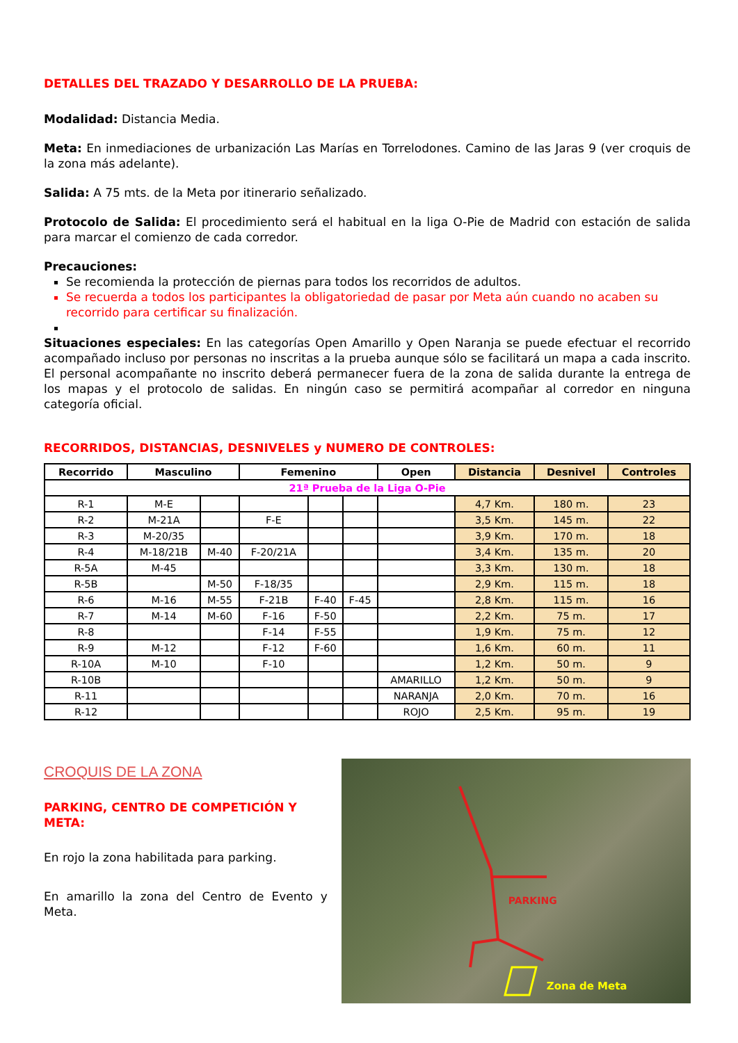DETALLES DEL TRAZADO Y DESARROLLO DE LA PRUEBA:
Modalidad: Distancia Media.
Meta: En inmediaciones de urbanización Las Marías en Torrelodones. Camino de las Jaras 9 (ver croquis de la zona más adelante).
Salida: A 75 mts. de la Meta por itinerario señalizado.
Protocolo de Salida: El procedimiento será el habitual en la liga O-Pie de Madrid con estación de salida para marcar el comienzo de cada corredor.
Precauciones:
Se recomienda la protección de piernas para todos los recorridos de adultos.
Se recuerda a todos los participantes la obligatoriedad de pasar por Meta aún cuando no acaben su recorrido para certificar su finalización.
Situaciones especiales: En las categorías Open Amarillo y Open Naranja se puede efectuar el recorrido acompañado incluso por personas no inscritas a la prueba aunque sólo se facilitará un mapa a cada inscrito. El personal acompañante no inscrito deberá permanecer fuera de la zona de salida durante la entrega de los mapas y el protocolo de salidas. En ningún caso se permitirá acompañar al corredor en ninguna categoría oficial.
RECORRIDOS, DISTANCIAS, DESNIVELES y NUMERO DE CONTROLES:
| Recorrido | Masculino | | Femenino | | | Open | Distancia | Desnivel | Controles |
| --- | --- | --- | --- | --- | --- | --- | --- | --- | --- |
| 21ª Prueba de la Liga O-Pie | | | | | | | | | |
| R-1 | M-E | | | | | | 4,7 Km. | 180 m. | 23 |
| R-2 | M-21A | | F-E | | | | 3,5 Km. | 145 m. | 22 |
| R-3 | M-20/35 | | | | | | 3,9 Km. | 170 m. | 18 |
| R-4 | M-18/21B | M-40 | F-20/21A | | | | 3,4 Km. | 135 m. | 20 |
| R-5A | M-45 | | | | | | 3,3 Km. | 130 m. | 18 |
| R-5B | | M-50 | F-18/35 | | | | 2,9 Km. | 115 m. | 18 |
| R-6 | M-16 | M-55 | F-21B | F-40 | F-45 | | 2,8 Km. | 115 m. | 16 |
| R-7 | M-14 | M-60 | F-16 | F-50 | | | 2,2 Km. | 75 m. | 17 |
| R-8 | | | F-14 | F-55 | | | 1,9 Km. | 75 m. | 12 |
| R-9 | M-12 | | F-12 | F-60 | | | 1,6 Km. | 60 m. | 11 |
| R-10A | M-10 | | F-10 | | | | 1,2 Km. | 50 m. | 9 |
| R-10B | | | | | | AMARILLO | 1,2 Km. | 50 m. | 9 |
| R-11 | | | | | | NARANJA | 2,0 Km. | 70 m. | 16 |
| R-12 | | | | | | ROJO | 2,5 Km. | 95 m. | 19 |
CROQUIS DE LA ZONA
PARKING, CENTRO DE COMPETICIÓN Y META:
En rojo la zona habilitada para parking.
En amarillo la zona del Centro de Evento y Meta.
Zona de Meta
PARKING